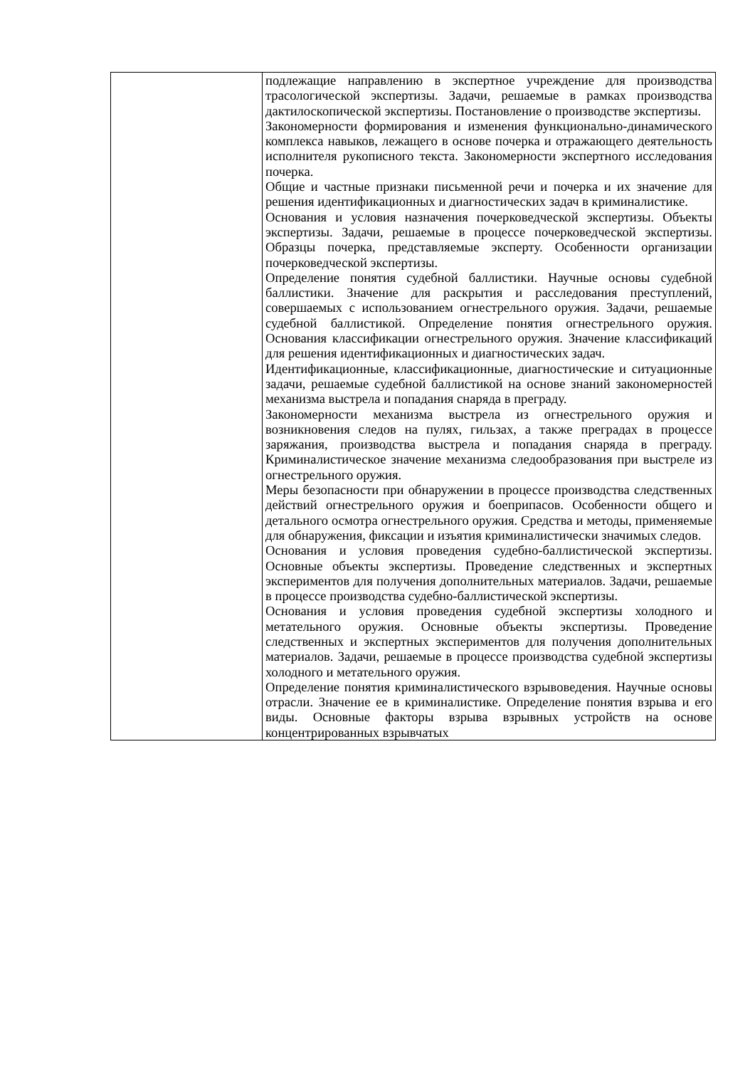| | подлежащие направлению в экспертное учреждение для производства трасологической экспертизы. Задачи, решаемые в рамках производства дактилоскопической экспертизы. Постановление о производстве экспертизы. Закономерности формирования и изменения функционально-динамического комплекса навыков, лежащего в основе почерка и отражающего деятельность исполнителя рукописного текста. Закономерности экспертного исследования почерка. Общие и частные признаки письменной речи и почерка и их значение для решения идентификационных и диагностических задач в криминалистике. Основания и условия назначения почерковедческой экспертизы. Объекты экспертизы. Задачи, решаемые в процессе почерковедческой экспертизы. Образцы почерка, представляемые эксперту. Особенности организации почерковедческой экспертизы. Определение понятия судебной баллистики. Научные основы судебной баллистики. Значение для раскрытия и расследования преступлений, совершаемых с использованием огнестрельного оружия. Задачи, решаемые судебной баллистикой. Определение понятия огнестрельного оружия. Основания классификации огнестрельного оружия. Значение классификаций для решения идентификационных и диагностических задач. Идентификационные, классификационные, диагностические и ситуационные задачи, решаемые судебной баллистикой на основе знаний закономерностей механизма выстрела и попадания снаряда в преграду. Закономерности механизма выстрела из огнестрельного оружия и возникновения следов на пулях, гильзах, а также преградах в процессе заряжания, производства выстрела и попадания снаряда в преграду. Криминалистическое значение механизма следообразования при выстреле из огнестрельного оружия. Меры безопасности при обнаружении в процессе производства следственных действий огнестрельного оружия и боеприпасов. Особенности общего и детального осмотра огнестрельного оружия. Средства и методы, применяемые для обнаружения, фиксации и изъятия криминалистически значимых следов. Основания и условия проведения судебно-баллистической экспертизы. Основные объекты экспертизы. Проведение следственных и экспертных экспериментов для получения дополнительных материалов. Задачи, решаемые в процессе производства судебно-баллистической экспертизы. Основания и условия проведения судебной экспертизы холодного и метательного оружия. Основные объекты экспертизы. Проведение следственных и экспертных экспериментов для получения дополнительных материалов. Задачи, решаемые в процессе производства судебной экспертизы холодного и метательного оружия. Определение понятия криминалистического взрывоведения. Научные основы отрасли. Значение ее в криминалистике. Определение понятия взрыва и его виды. Основные факторы взрыва взрывных устройств на основе концентрированных взрывчатых |